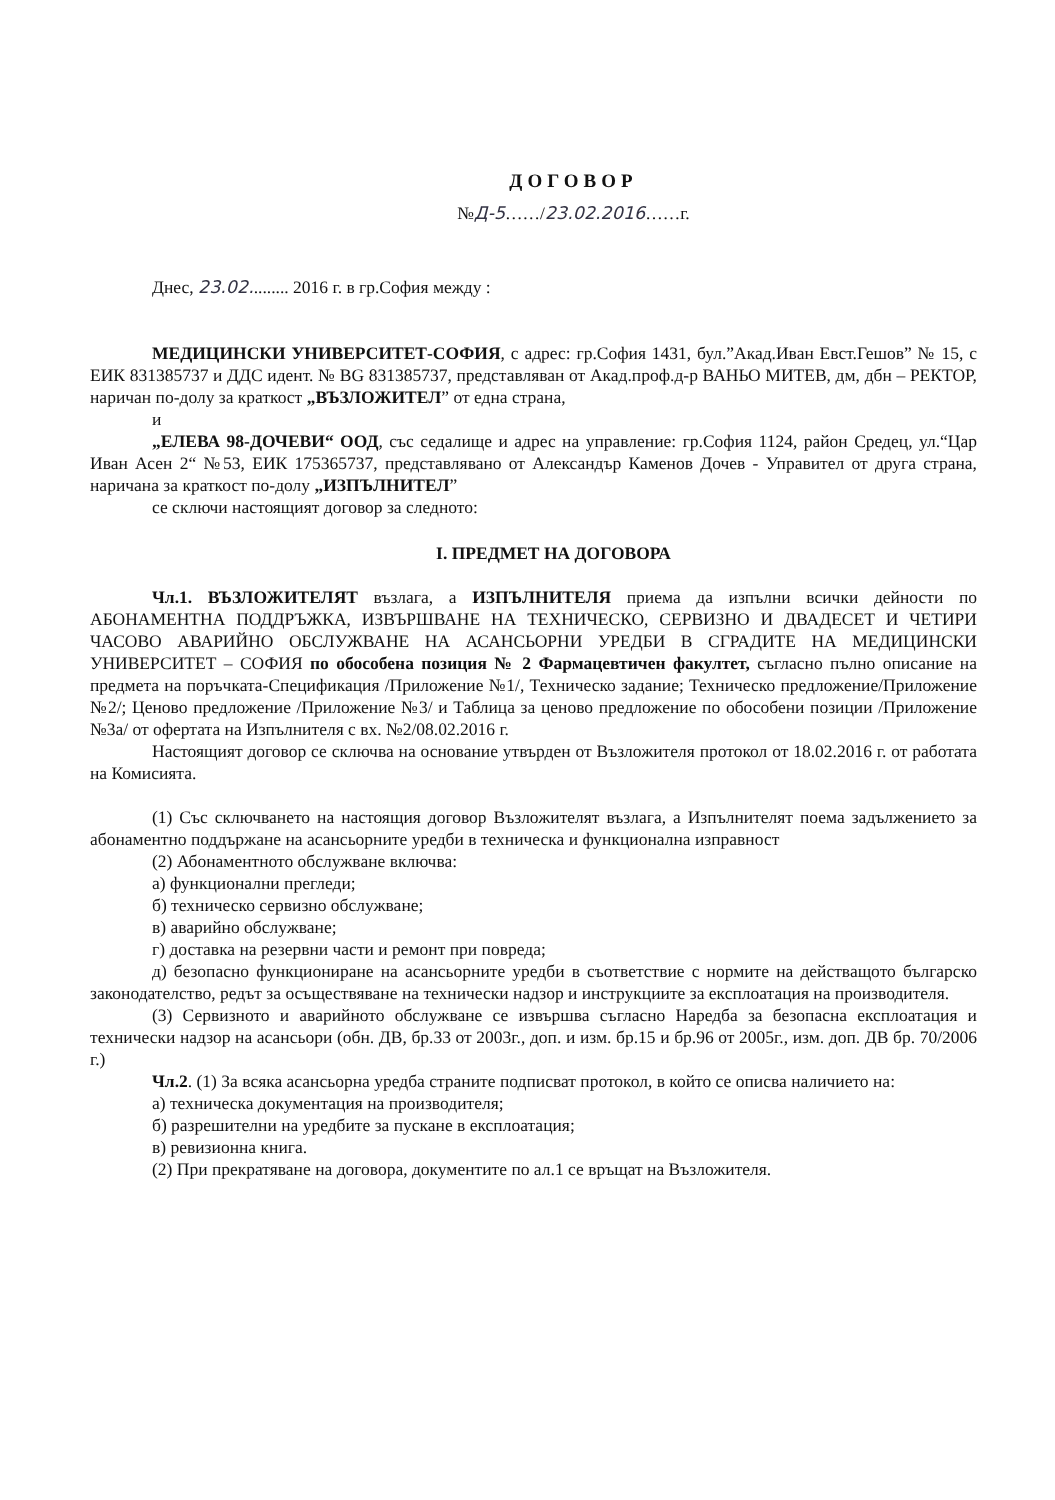ДОГОВОР
№Д-5……/23.02.2016……г.
Днес, 23.02......... 2016 г. в гр.София между :
МЕДИЦИНСКИ УНИВЕРСИТЕТ-СОФИЯ, с адрес: гр.София 1431, бул.”Акад.Иван Евст.Гешов” № 15, с ЕИК 831385737 и ДДС идент. № BG 831385737, представляван от Акад.проф.д-р ВАНЬО МИТЕВ, дм, дбн – РЕКТОР, наричан по-долу за краткост „ВЪЗЛОЖИТЕЛ” от една страна,
и
„ЕЛЕВА 98-ДОЧЕВИ“ ООД, със седалище и адрес на управление: гр.София 1124, район Средец, ул.“Цар Иван Асен 2“ №53, ЕИК 175365737, представлявано от Александър Каменов Дочев - Управител от друга страна, наричана за краткост по-долу „ИЗПЪЛНИТЕЛ”
се сключи настоящият договор за следното:
I. ПРЕДМЕТ НА ДОГОВОРА
Чл.1. ВЪЗЛОЖИТЕЛЯТ възлага, а ИЗПЪЛНИТЕЛЯ приема да изпълни всички дейности по АБОНАМЕНТНА ПОДДРЪЖКА, ИЗВЪРШВАНЕ НА ТЕХНИЧЕСКО, СЕРВИЗНО И ДВАДЕСЕТ И ЧЕТИРИ ЧАСОВО АВАРИЙНО ОБСЛУЖВАНЕ НА АСАНСЬОРНИ УРЕДБИ В СГРАДИТЕ НА МЕДИЦИНСКИ УНИВЕРСИТЕТ – СОФИЯ по обособена позиция № 2 Фармацевтичен факултет, съгласно пълно описание на предмета на поръчката-Спецификация /Приложение №1/, Техническо задание; Техническо предложение/Приложение №2/; Ценово предложение /Приложение №3/ и Таблица за ценово предложение по обособени позиции /Приложение №3а/ от офертата на Изпълнителя с вх. №2/08.02.2016 г.
Настоящият договор се сключва на основание утвърден от Възложителя протокол от 18.02.2016 г. от работата на Комисията.
(1) Със сключването на настоящия договор Възложителят възлага, а Изпълнителят поема задължението за абонаментно поддържане на асансьорните уредби в техническа и функционална изправност
(2) Абонаментното обслужване включва:
а) функционални прегледи;
б) техническо сервизно обслужване;
в) аварийно обслужване;
г) доставка на резервни части и ремонт при повреда;
д) безопасно функциониране на асансьорните уредби в съответствие с нормите на действащото българско законодателство, редът за осъществяване на технически надзор и инструкциите за експлоатация на производителя.
(3) Сервизното и аварийното обслужване се извършва съгласно Наредба за безопасна експлоатация и технически надзор на асансьори (обн. ДВ, бр.33 от 2003г., доп. и изм. бр.15 и бр.96 от 2005г., изм. доп. ДВ бр. 70/2006 г.)
Чл.2. (1) За всяка асансьорна уредба страните подписват протокол, в който се описва наличието на:
а) техническа документация на производителя;
б) разрешителни на уредбите за пускане в експлоатация;
в) ревизионна книга.
(2) При прекратяване на договора, документите по ал.1 се връщат на Възложителя.